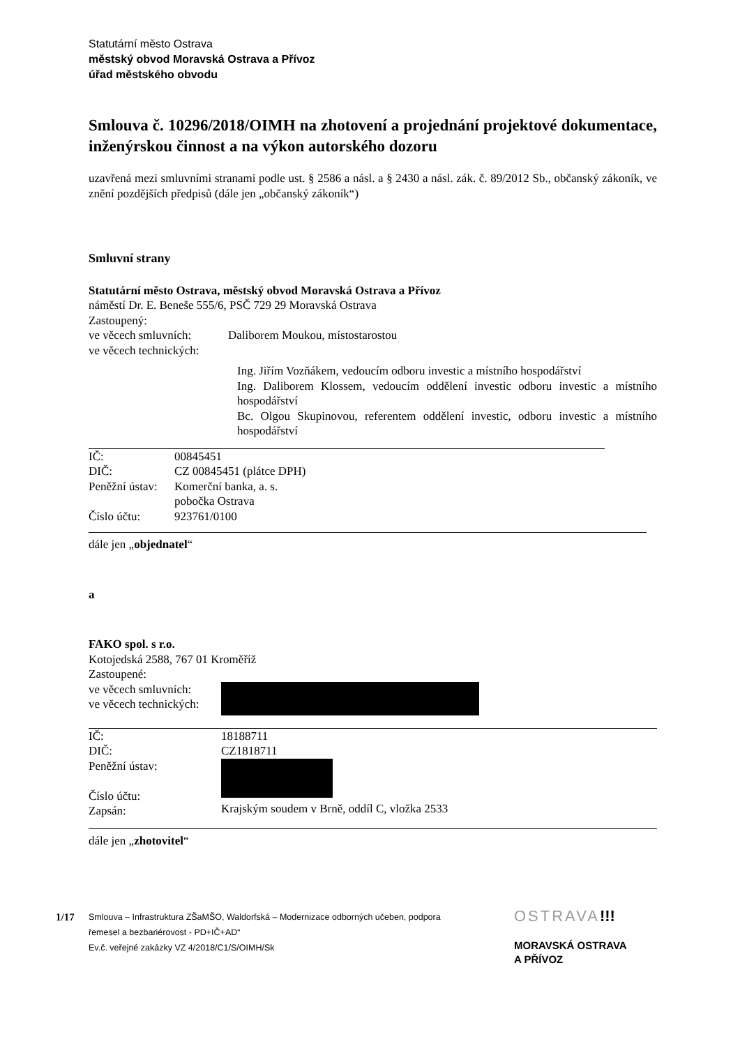Statutární město Ostrava
městský obvod Moravská Ostrava a Přívoz
úřad městského obvodu
Smlouva č. 10296/2018/OIMH na zhotovení a projednání projektové dokumentace, inženýrskou činnost a na výkon autorského dozoru
uzavřená mezi smluvními stranami podle ust. § 2586 a násl. a § 2430 a násl. zák. č. 89/2012 Sb., občanský zákoník, ve znění pozdějších předpisů (dále jen „občanský zákoník“)
Smluvní strany
Statutární město Ostrava, městský obvod Moravská Ostrava a Přívoz
náměstí Dr. E. Beneše 555/6, PSČ 729 29 Moravská Ostrava
Zastoupený:
ve věcech smluvních: Daliborem Moukou, místostarostou
ve věcech technických:
Ing. Jiřím Vozňákem, vedoucím odboru investic a místního hospodářství
Ing. Daliborem Klossem, vedoucím oddělení investic odboru investic a místního hospodářství
Bc. Olgou Skupinovou, referentem oddělení investic, odboru investic a místního hospodářství
IČ: 00845451
DIČ: CZ 00845451 (plátce DPH)
Peněžní ústav: Komerční banka, a. s.
pobočka Ostrava
Číslo účtu: 923761/0100
dále jen „objednatel“
a
FAKO spol. s r.o.
Kotojedská 2588, 767 01 Kroměříž
Zastoupené:
ve věcech smluvních:
ve věcech technických:
IČ:
DIČ:
Peněžní ústav:
Číslo účtu:
Zapsán: 18188711
CZ1818711
Krajským soudem v Brně, oddíl C, vložka 2533
dále jen „zhotovitel“
1/17
Smlouva – Infrastruktura ZŠaMŠO, Waldorfská – Modernizace odborných učeben, podpora řemesel a bezbariérovost - PD+IČ+AD“
Ev.č. veřejné zakázky VZ 4/2018/C1/S/OIMH/Sk
OSTRAVA!!!
MORAVSKÁ OSTRAVA
A PŘÍVOZ